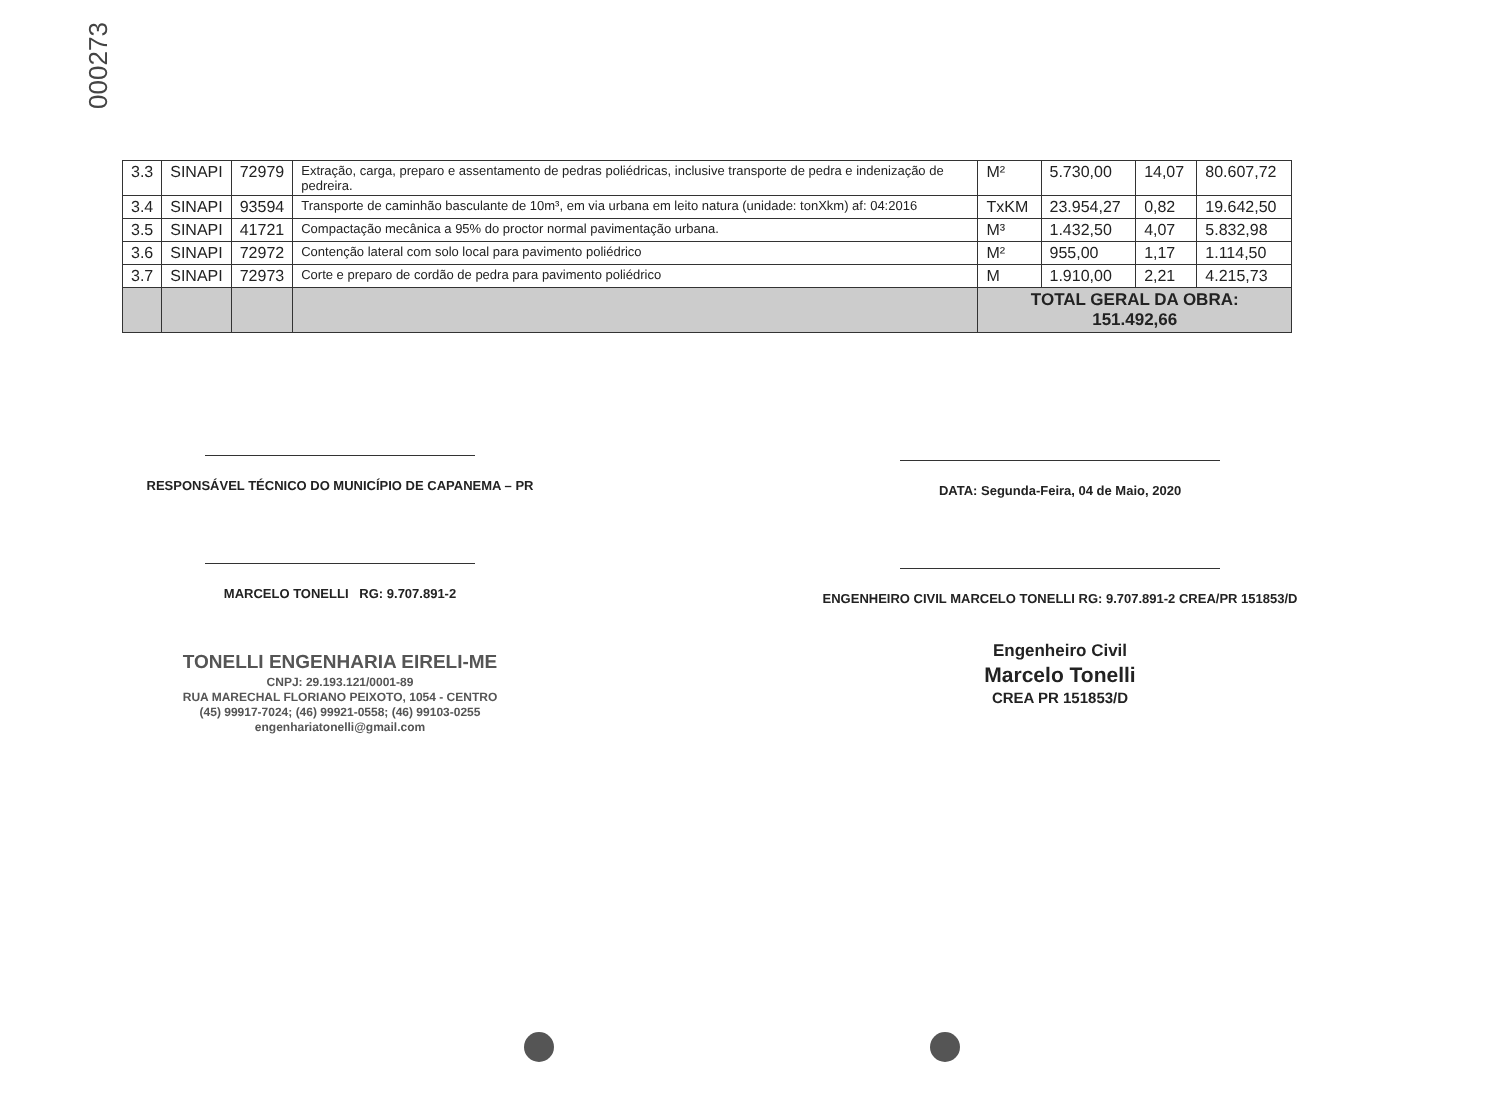000273
| 3.3 | SINAPI | 72979 | Extração, carga, preparo e assentamento de pedras poliédricas, inclusive transporte de pedra e indenização de pedreira. | M² | 5.730,00 | 14,07 | 80.607,72 |
| 3.4 | SINAPI | 93594 | Transporte de caminhão basculante de 10m³, em via urbana em leito natura (unidade: tonXkm) af: 04:2016 | TxKM | 23.954,27 | 0,82 | 19.642,50 |
| 3.5 | SINAPI | 41721 | Compactação mecânica a 95% do proctor normal pavimentação urbana. | M³ | 1.432,50 | 4,07 | 5.832,98 |
| 3.6 | SINAPI | 72972 | Contenção lateral com solo local para pavimento poliédrico | M² | 955,00 | 1,17 | 1.114,50 |
| 3.7 | SINAPI | 72973 | Corte e preparo de cordão de pedra para pavimento poliédrico | M | 1.910,00 | 2,21 | 4.215,73 |
| | | | | TOTAL GERAL DA OBRA: 151.492,66 | | | |
RESPONSÁVEL TÉCNICO DO MUNICÍPIO DE CAPANEMA – PR
MARCELO TONELLI RG: 9.707.891-2
TONELLI ENGENHARIA EIRELI-ME
CNPJ: 29.193.121/0001-89
RUA MARECHAL FLORIANO PEIXOTO, 1054 - CENTRO
(45) 99917-7024; (46) 99921-0558; (46) 99103-0255
engenhariatonelli@gmail.com
DATA: Segunda-Feira, 04 de Maio, 2020
ENGENHEIRO CIVIL MARCELO TONELLI RG: 9.707.891-2 CREA/PR 151853/D
Engenheiro Civil
Marcelo Tonelli
CREA PR 151853/D